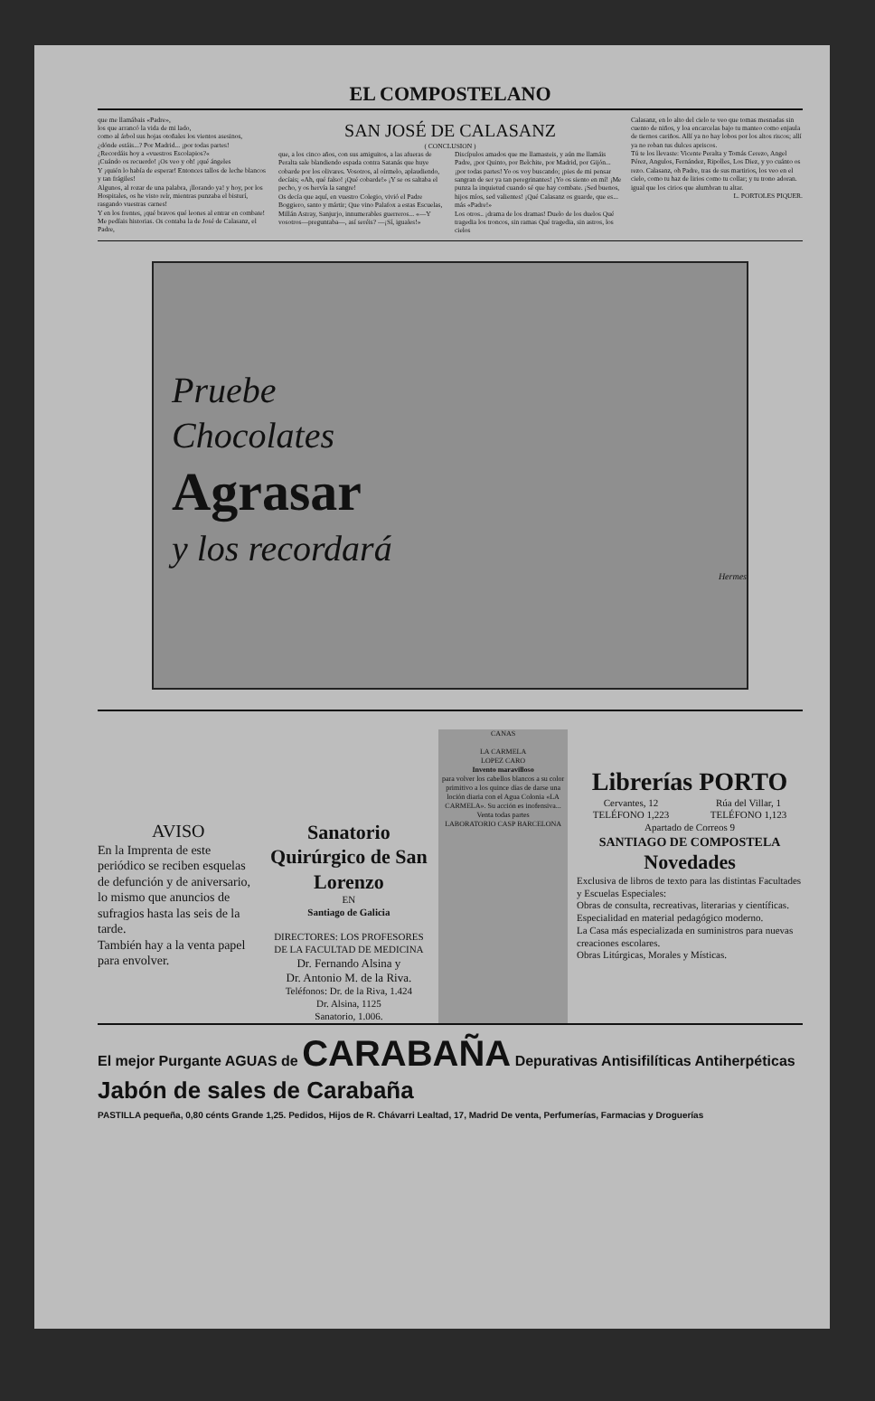EL COMPOSTELANO
que me llamábais «Padre»,
los que arrancó la vida de mi lado,
como al árbol sus hojas otoñales los vientos asesinos,
¿dónde estáis...? Por Madrid... ¡por todas partes!
¿Recordáis hoy a «vuestros Escolapios?«
¡Cuándo os recuerdo! ¡Os veo y oh! ¡qué ángeles
Y ¡quién lo había de esperar! Entonces tallos de leche blancos y tan frágiles!
Algunos, al rozar de una palabra, ¡llorando ya! y hoy, por los Hospitales, os he visto reír, mientras punzaba el bisturí, rasgando vuestras carnes!
Y en los frentes, ¡qué bravos qué leones al entrar en combate!
Me pedíais historias. Os contaba la de José de Calasanz, el Padre,
SAN JOSÉ DE CALASANZ
( CONCLUSION )
que, a los cinco años, con sus amiguitos, a las afueras de Peralta sale blandiendo espada contra Satanás que huye cobarde por los olivares. Vosotros, al oírmelo, aplaudiendo, decíais; «Ah, qué falso! ¡Qué cobarde!» ¡Y se os saltaba el pecho, y os hervía la sangre!
Os decía que aquí, en vuestro Colegio, vivió el Padre Boggiero, santo y mártir; Que vino Palafox a estas Escuelas, Millán Astray, Sanjurjo, innumerables guerreros... «—Y vosotros—preguntaba—, así seréis? —¡Sí, iguales!»
Discípulos amados que me llamasteis, y aún me llamáis Padre, ¡por Quinto, por Belchite, por Madrid, por Gijón... ¡por todas partes! Yo os voy buscando; ¡pies de mi pensar sangran de ser ya tan peregrinantes! ¡Yo os siento en mí! ¡Me punza la inquietud cuando sé que hay combate. ¡Sed buenos, hijos míos, sed valientes! ¡Qué Calasanz os guarde, que es... más «Padre!»
Los otros.. ¡drama de los dramas! Duelo de los duelos Qué tragedia los troncos, sin ramas Qué tragedia, sin astros, los cielos
Calasanz, en lo alto del cielo te veo que tomas mesnadas sin cuento de niños, y loa encarcelas bajo tu manteo como enjaula de tiernos cariños. Allí ya no hay lobos por los altos riscos; allí ya no roban tus dulces apriscos.
Tú te los llevaste: Vicente Peralta y Tomás Cerezo, Angel Pérez, Angulos, Fernández, Ripolles, Los Diez, y yo cuánto os rezo. Calasanz, oh Padre, tras de sus martirios, los veo en el cielo, como tu haz de lirios como tu collar; y tu trono adoran. igual que los cirios que alumbran tu altar.
L. PORTOLES PIQUER.
Pruebe
Chocolates
Agrasar
y los recordará
Hermes
AVISO
En la Imprenta de este periódico se reciben esquelas de defunción y de aniversario, lo mismo que anuncios de sufragios hasta las seis de la tarde.
También hay a la venta papel para envolver.
Sanatorio Quirúrgico de San Lorenzo
EN
Santiago de Galicia
DIRECTORES: LOS PROFESORES
DE LA FACULTAD DE MEDICINA
Dr. Fernando Alsina y
Dr. Antonio M. de la Riva.
Teléfonos: Dr. de la Riva, 1.424
Dr. Alsina, 1125
Sanatorio, 1.006.
CANAS
LA CARMELA
LOPEZ CARO
Invento maravilloso
para volver los cabellos blancos a su color primitivo a los quince días de darse una loción diaria con el Agua Colonia «LA CARMELA». Su acción es inofensiva...
Venta todas partes
LABORATORIO CASP BARCELONA
Librerías PORTO
Cervantes, 12
TELÉFONO 1,223 Rúa del Villar, 1
TELÉFONO 1,123
Apartado de Correos 9
SANTIAGO DE COMPOSTELA
Novedades
Exclusiva de libros de texto para las distintas Facultades y Escuelas Especiales:
Obras de consulta, recreativas, literarias y científicas.
Especialidad en material pedagógico moderno.
La Casa más especializada en suministros para nuevas creaciones escolares.
Obras Litúrgicas, Morales y Místicas.
El mejor Purgante AGUAS de CARABAÑA Depurativas Antisifilíticas Antiherpéticas
Jabón de sales de Carabaña
PASTILLA pequeña, 0,80 cénts Grande 1,25. Pedidos, Hijos de R. Chávarri Lealtad, 17, Madrid De venta, Perfumerías, Farmacias y Droguerías